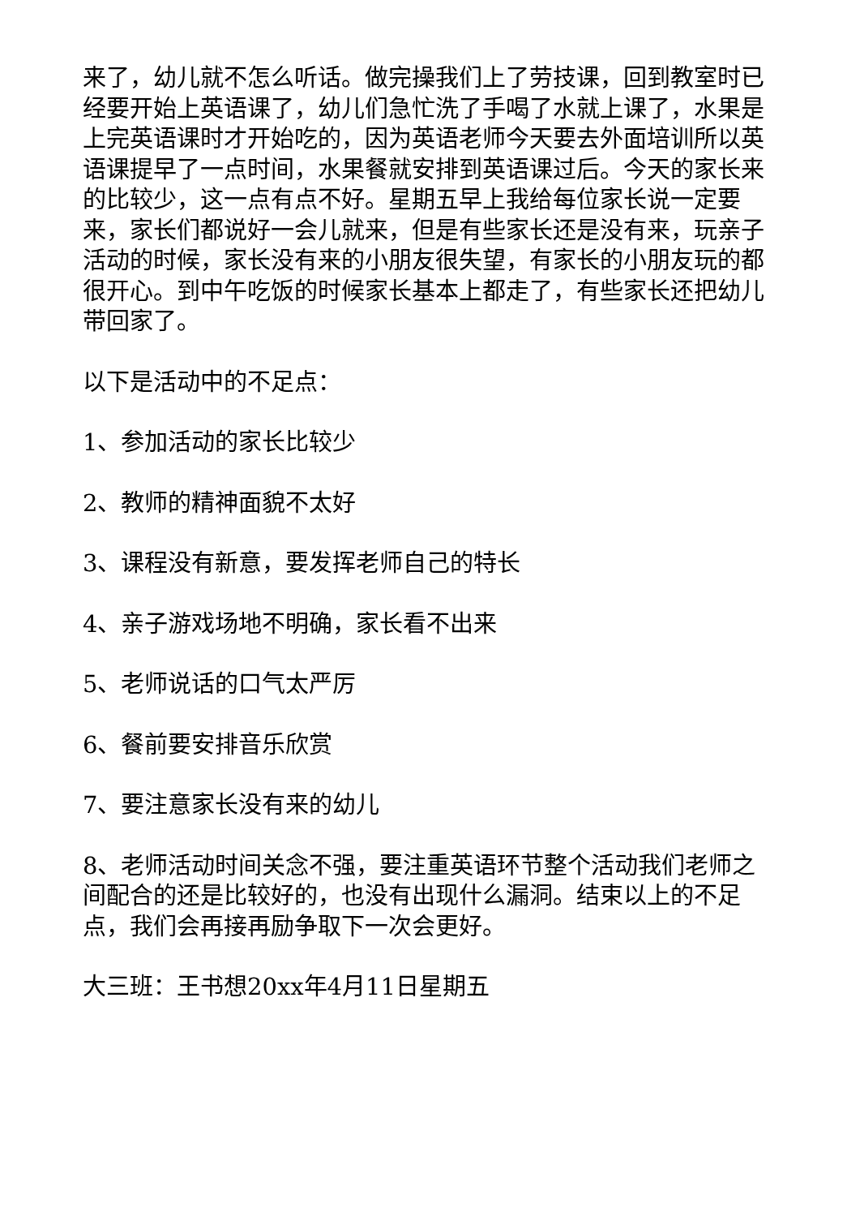来了，幼儿就不怎么听话。做完操我们上了劳技课，回到教室时已经要开始上英语课了，幼儿们急忙洗了手喝了水就上课了，水果是上完英语课时才开始吃的，因为英语老师今天要去外面培训所以英语课提早了一点时间，水果餐就安排到英语课过后。今天的家长来的比较少，这一点有点不好。星期五早上我给每位家长说一定要来，家长们都说好一会儿就来，但是有些家长还是没有来，玩亲子活动的时候，家长没有来的小朋友很失望，有家长的小朋友玩的都很开心。到中午吃饭的时候家长基本上都走了，有些家长还把幼儿带回家了。
以下是活动中的不足点：
1、参加活动的家长比较少
2、教师的精神面貌不太好
3、课程没有新意，要发挥老师自己的特长
4、亲子游戏场地不明确，家长看不出来
5、老师说话的口气太严厉
6、餐前要安排音乐欣赏
7、要注意家长没有来的幼儿
8、老师活动时间关念不强，要注重英语环节整个活动我们老师之间配合的还是比较好的，也没有出现什么漏洞。结束以上的不足点，我们会再接再励争取下一次会更好。
大三班：王书想20xx年4月11日星期五